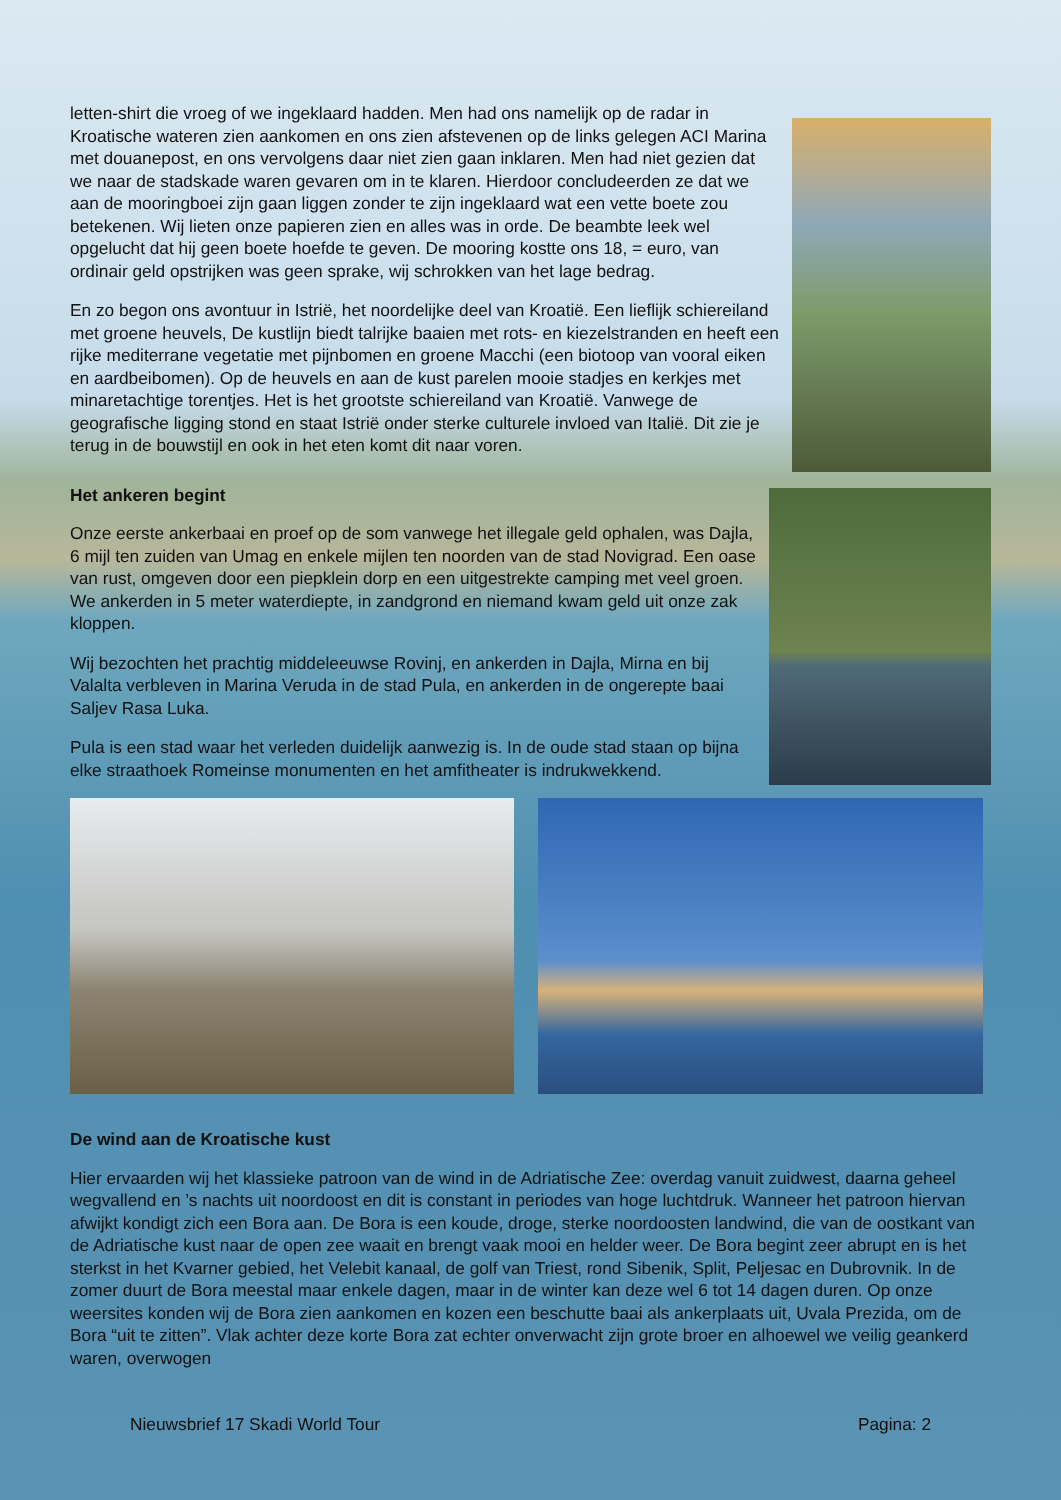letten-shirt die vroeg of we ingeklaard hadden. Men had ons namelijk op de radar in Kroatische wateren zien aankomen en ons zien afstevenen op de links gelegen ACI Marina met douanepost, en ons vervolgens daar niet zien gaan inklaren. Men had niet gezien dat we naar de stadskade waren gevaren om in te klaren. Hierdoor concludeerden ze dat we aan de mooringboei zijn gaan liggen zonder te zijn ingeklaard wat een vette boete zou betekenen. Wij lieten onze papieren zien en alles was in orde. De beambte leek wel opgelucht dat hij geen boete hoefde te geven. De mooring kostte ons 18, = euro, van ordinair geld opstrijken was geen sprake, wij schrokken van het lage bedrag.
En zo begon ons avontuur in Istrië, het noordelijke deel van Kroatië. Een lieflijk schiereiland met groene heuvels, De kustlijn biedt talrijke baaien met rots- en kiezelstranden en heeft een rijke mediterrane vegetatie met pijnbomen en groene Macchi (een biotoop van vooral eiken en aardbeibomen). Op de heuvels en aan de kust parelen mooie stadjes en kerkjes met minaretachtige torentjes. Het is het grootste schiereiland van Kroatië. Vanwege de geografische ligging stond en staat Istrië onder sterke culturele invloed van Italië. Dit zie je terug in de bouwstijl en ook in het eten komt dit naar voren.
Het ankeren begint
Onze eerste ankerbaai en proef op de som vanwege het illegale geld ophalen, was Dajla, 6 mijl ten zuiden van Umag en enkele mijlen ten noorden van de stad Novigrad. Een oase van rust, omgeven door een piepklein dorp en een uitgestrekte camping met veel groen. We ankerden in 5 meter waterdiepte, in zandgrond en niemand kwam geld uit onze zak kloppen.
Wij bezochten het prachtig middeleeuwse Rovinj, en ankerden in Dajla, Mirna en bij Valalta verbleven in Marina Veruda in de stad Pula, en ankerden in de ongerepte baai Saljev Rasa Luka.
Pula is een stad waar het verleden duidelijk aanwezig is. In de oude stad staan op bijna elke straathoek Romeinse monumenten en het amfitheater is indrukwekkend.
De wind aan de Kroatische kust
Hier ervaarden wij het klassieke patroon van de wind in de Adriatische Zee: overdag vanuit zuidwest, daarna geheel wegvallend en ’s nachts uit noordoost en dit is constant in periodes van hoge luchtdruk. Wanneer het patroon hiervan afwijkt kondigt zich een Bora aan. De Bora is een koude, droge, sterke noordoosten landwind, die van de oostkant van de Adriatische kust naar de open zee waait en brengt vaak mooi en helder weer. De Bora begint zeer abrupt en is het sterkst in het Kvarner gebied, het Velebit kanaal, de golf van Triest, rond Sibenik, Split, Peljesac en Dubrovnik. In de zomer duurt de Bora meestal maar enkele dagen, maar in de winter kan deze wel 6 tot 14 dagen duren. Op onze weersites konden wij de Bora zien aankomen en kozen een beschutte baai als ankerplaats uit, Uvala Prezida, om de Bora “uit te zitten”. Vlak achter deze korte Bora zat echter onverwacht zijn grote broer en alhoewel we veilig geankerd waren, overwogen
Nieuwsbrief 17 Skadi World Tour Pagina: 2